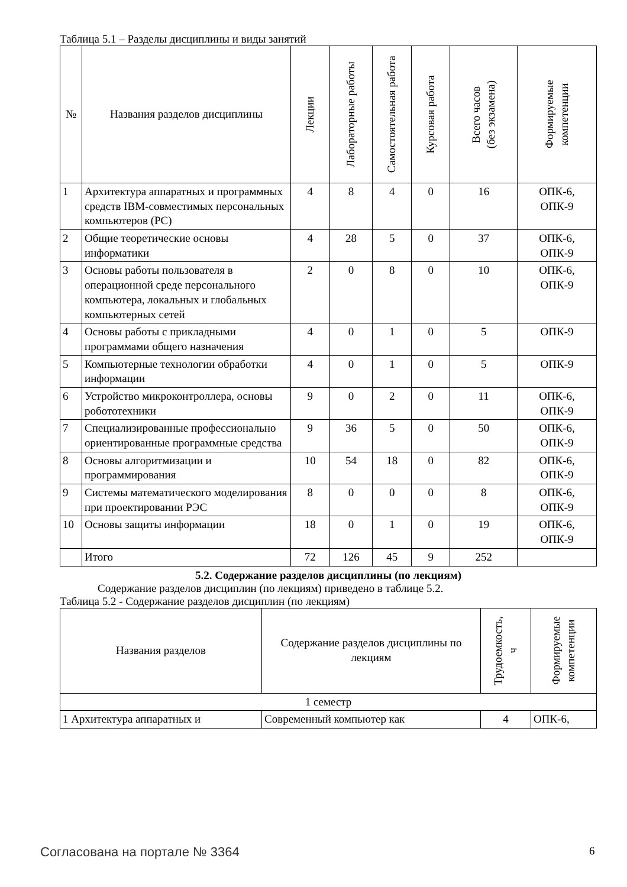Таблица 5.1 – Разделы дисциплины и виды занятий
| № | Названия разделов дисциплины | Лекции | Лабораторные работы | Самостоятельная работа | Курсовая работа | Всего часов (без экзамена) | Формируемые компетенции |
| --- | --- | --- | --- | --- | --- | --- | --- |
| 1 | Архитектура аппаратных и программных средств IBM-совместимых персональных компьютеров (PC) | 4 | 8 | 4 | 0 | 16 | ОПК-6, ОПК-9 |
| 2 | Общие теоретические основы информатики | 4 | 28 | 5 | 0 | 37 | ОПК-6, ОПК-9 |
| 3 | Основы работы пользователя в операционной среде персонального компьютера, локальных и глобальных компьютерных сетей | 2 | 0 | 8 | 0 | 10 | ОПК-6, ОПК-9 |
| 4 | Основы работы с прикладными программами общего назначения | 4 | 0 | 1 | 0 | 5 | ОПК-9 |
| 5 | Компьютерные технологии обработки информации | 4 | 0 | 1 | 0 | 5 | ОПК-9 |
| 6 | Устройство микроконтроллера, основы робототехники | 9 | 0 | 2 | 0 | 11 | ОПК-6, ОПК-9 |
| 7 | Специализированные профессионально ориентированные программные средства | 9 | 36 | 5 | 0 | 50 | ОПК-6, ОПК-9 |
| 8 | Основы алгоритмизации и программирования | 10 | 54 | 18 | 0 | 82 | ОПК-6, ОПК-9 |
| 9 | Системы математического моделирования при проектировании РЭС | 8 | 0 | 0 | 0 | 8 | ОПК-6, ОПК-9 |
| 10 | Основы защиты информации | 18 | 0 | 1 | 0 | 19 | ОПК-6, ОПК-9 |
| | Итого | 72 | 126 | 45 | 9 | 252 | |
5.2. Содержание разделов дисциплины (по лекциям)
Содержание разделов дисциплин (по лекциям) приведено в таблице 5.2.
Таблица 5.2 - Содержание разделов дисциплин (по лекциям)
| Названия разделов | Содержание разделов дисциплины по лекциям | Трудоемкость, ч | Формируемые компетенции |
| --- | --- | --- | --- |
| 1 семестр | | | |
| 1 Архитектура аппаратных и | Современный компьютер как | 4 | ОПК-6, |
Согласована на портале № 3364 6